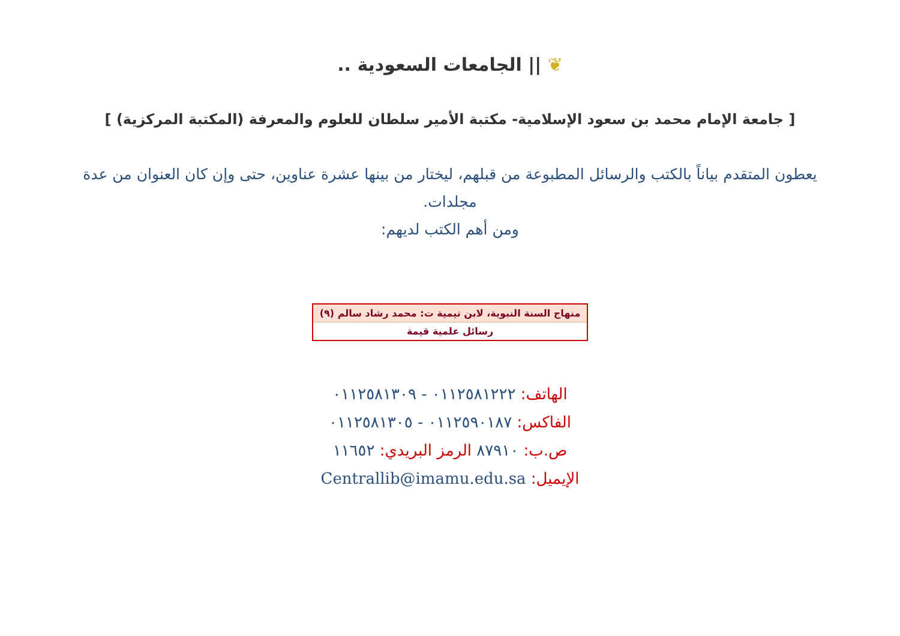❦ || الجامعات السعودية ..
[ جامعة الإمام محمد بن سعود الإسلامية- مكتبة الأمير سلطان للعلوم والمعرفة (المكتبة المركزية) ]
يعطون المتقدم بياناً بالكتب والرسائل المطبوعة من قبلهم، ليختار من بينها عشرة عناوين، حتى وإن كان العنوان من عدة مجلدات.
ومن أهم الكتب لديهم:
| منهاج السنة النبوية، لابن تيمية ت: محمد رشاد سالم (٩) |
| رسائل علمية قيمة |
الهاتف: ٠١١٢٥٨١٢٢٢ - ٠١١٢٥٨١٣٠٩
الفاكس: ٠١١٢٥٩٠١٨٧ - ٠١١٢٥٨١٣٠٥
ص.ب: ٨٧٩١٠ الرمز البريدي: ١١٦٥٢
الإيميل: Centrallib@imamu.edu.sa